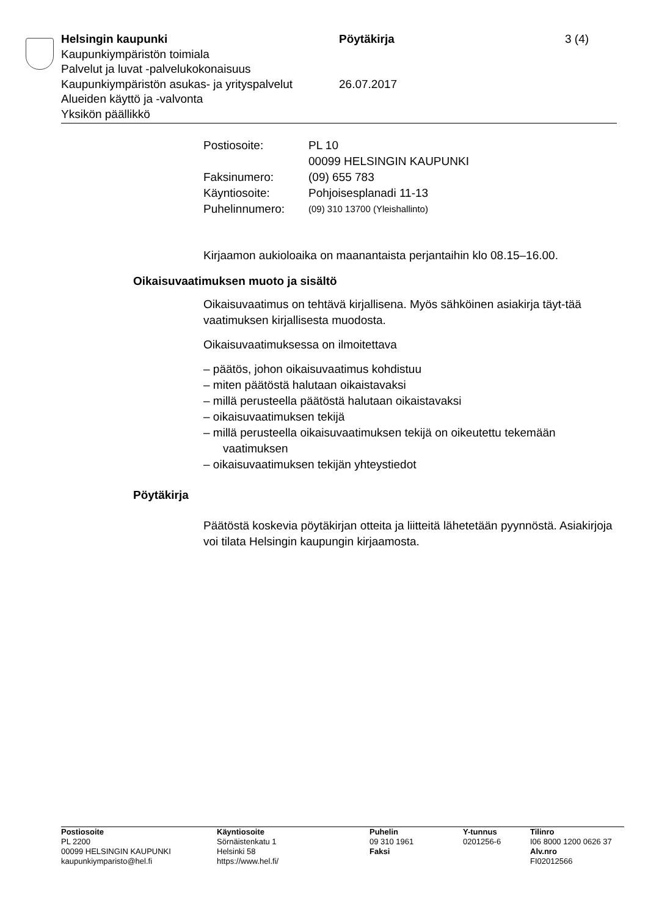Helsingin kaupunki Pöytäkirja 3 (4)
Kaupunkiympäristön toimiala
Palvelut ja luvat -palvelukokonaisuus
Kaupunkiympäristön asukas- ja yrityspalvelut
26.07.2017
Alueiden käyttö ja -valvonta
Yksikön päällikkö
| Postiosoite: | PL 10 00099 HELSINGIN KAUPUNKI |
| Faksinumero: | (09) 655 783 |
| Käyntiosoite: | Pohjoisesplanadi 11-13 |
| Puhelinnumero: | (09) 310 13700 (Yleishallinto) |
Kirjaamon aukioloaika on maanantaista perjantaihin klo 08.15–16.00.
Oikaisuvaatimuksen muoto ja sisältö
Oikaisuvaatimus on tehtävä kirjallisena. Myös sähköinen asiakirja täyt-tää vaatimuksen kirjallisesta muodosta.
Oikaisuvaatimuksessa on ilmoitettava
– päätös, johon oikaisuvaatimus kohdistuu
– miten päätöstä halutaan oikaistavaksi
– millä perusteella päätöstä halutaan oikaistavaksi
– oikaisuvaatimuksen tekijä
– millä perusteella oikaisuvaatimuksen tekijä on oikeutettu tekemään vaatimuksen
– oikaisuvaatimuksen tekijän yhteystiedot
Pöytäkirja
Päätöstä koskevia pöytäkirjan otteita ja liitteitä lähetetään pyynnöstä. Asiakirjoja voi tilata Helsingin kaupungin kirjaamosta.
Postiosoite
PL 2200
00099 HELSINGIN KAUPUNKI
kaupunkiymparisto@hel.fi
Käyntiosoite
Sörnäistenkatu 1
Helsinki 58
https://www.hel.fi/
Puhelin
09 310 1961
Faksi
Y-tunnus
0201256-6
Tilinro
I06 8000 1200 0626 37
Alv.nro
FI02012566